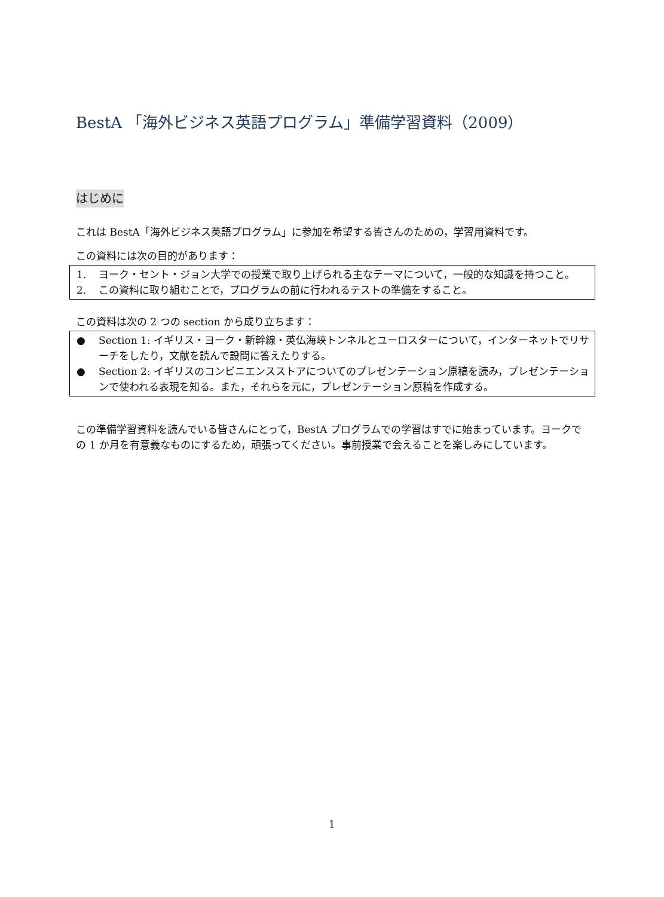BestA 「海外ビジネス英語プログラム」準備学習資料（2009）
はじめに
これは BestA「海外ビジネス英語プログラム」に参加を希望する皆さんのための，学習用資料です。
この資料には次の目的があります：
1. ヨーク・セント・ジョン大学での授業で取り上げられる主なテーマについて，一般的な知識を持つこと。
2. この資料に取り組むことで，プログラムの前に行われるテストの準備をすること。
この資料は次の 2 つの section から成り立ちます：
● Section 1: イギリス・ヨーク・新幹線・英仏海峡トンネルとユーロスターについて，インターネットでリサーチをしたり，文献を読んで設問に答えたりする。
● Section 2: イギリスのコンビニエンスストアについてのプレゼンテーション原稿を読み，プレゼンテーションで使われる表現を知る。また，それらを元に，プレゼンテーション原稿を作成する。
この準備学習資料を読んでいる皆さんにとって，BestA プログラムでの学習はすでに始まっています。ヨークでの 1 か月を有意義なものにするため，頑張ってください。事前授業で会えることを楽しみにしています。
1